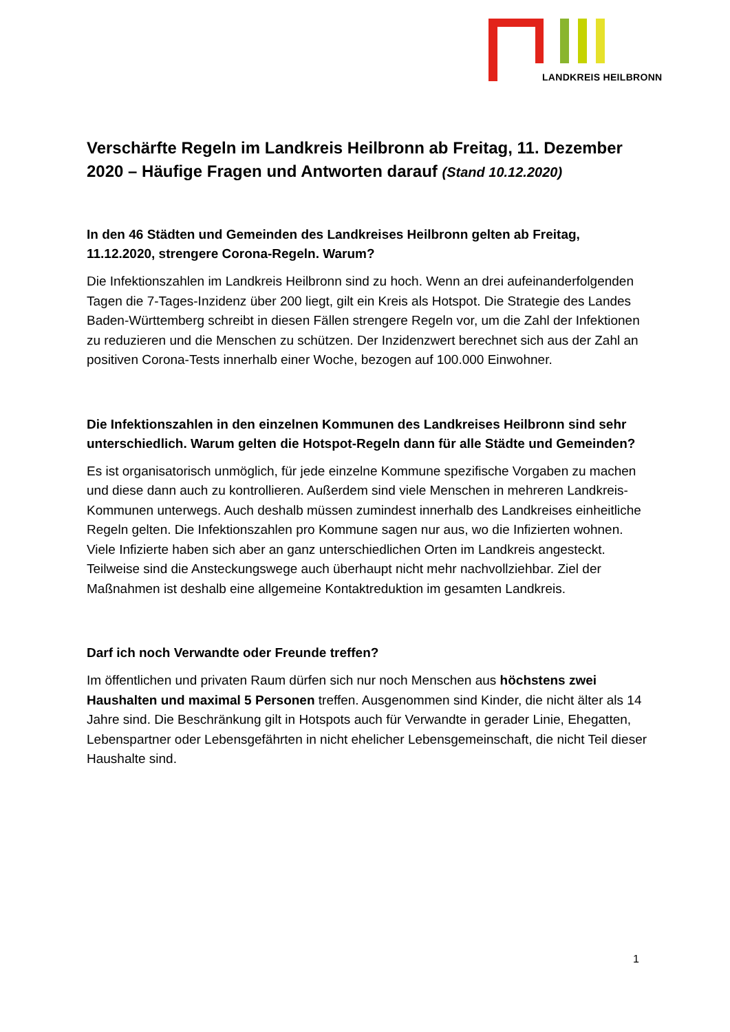LANDKREIS HEILBRONN
Verschärfte Regeln im Landkreis Heilbronn ab Freitag, 11. Dezember 2020 – Häufige Fragen und Antworten darauf (Stand 10.12.2020)
In den 46 Städten und Gemeinden des Landkreises Heilbronn gelten ab Freitag, 11.12.2020, strengere Corona-Regeln. Warum?
Die Infektionszahlen im Landkreis Heilbronn sind zu hoch. Wenn an drei aufeinanderfolgenden Tagen die 7-Tages-Inzidenz über 200 liegt, gilt ein Kreis als Hotspot. Die Strategie des Landes Baden-Württemberg schreibt in diesen Fällen strengere Regeln vor, um die Zahl der Infektionen zu reduzieren und die Menschen zu schützen. Der Inzidenzwert berechnet sich aus der Zahl an positiven Corona-Tests innerhalb einer Woche, bezogen auf 100.000 Einwohner.
Die Infektionszahlen in den einzelnen Kommunen des Landkreises Heilbronn sind sehr unterschiedlich. Warum gelten die Hotspot-Regeln dann für alle Städte und Gemeinden?
Es ist organisatorisch unmöglich, für jede einzelne Kommune spezifische Vorgaben zu machen und diese dann auch zu kontrollieren. Außerdem sind viele Menschen in mehreren Landkreis-Kommunen unterwegs. Auch deshalb müssen zumindest innerhalb des Landkreises einheitliche Regeln gelten. Die Infektionszahlen pro Kommune sagen nur aus, wo die Infizierten wohnen. Viele Infizierte haben sich aber an ganz unterschiedlichen Orten im Landkreis angesteckt. Teilweise sind die Ansteckungswege auch überhaupt nicht mehr nachvollziehbar. Ziel der Maßnahmen ist deshalb eine allgemeine Kontaktreduktion im gesamten Landkreis.
Darf ich noch Verwandte oder Freunde treffen?
Im öffentlichen und privaten Raum dürfen sich nur noch Menschen aus höchstens zwei Haushalten und maximal 5 Personen treffen. Ausgenommen sind Kinder, die nicht älter als 14 Jahre sind. Die Beschränkung gilt in Hotspots auch für Verwandte in gerader Linie, Ehegatten, Lebenspartner oder Lebensgefährten in nicht ehelicher Lebensgemeinschaft, die nicht Teil dieser Haushalte sind.
1